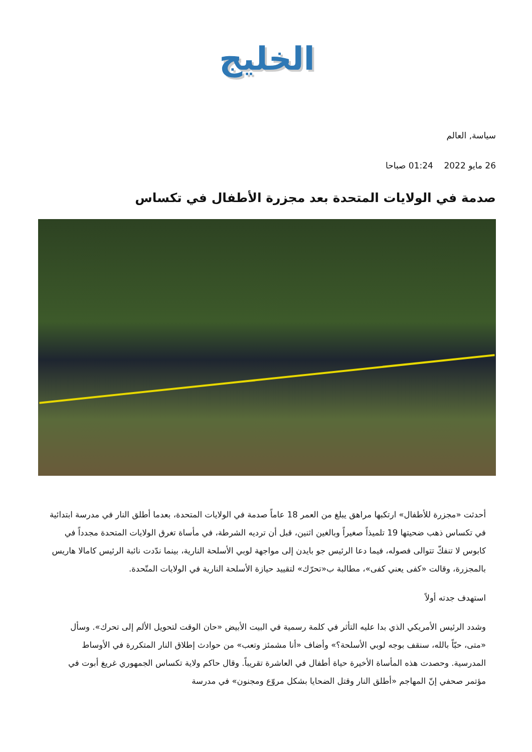الخليج
سياسة, العالم
26 مايو 2022 01:24 صباحا
صدمة في الولايات المتحدة بعد مجزرة الأطفال في تكساس
أحدثت «مجزرة للأطفال» ارتكبها مراهق يبلغ من العمر 18 عاماً صدمة في الولايات المتحدة، بعدما أطلق النار في مدرسة ابتدائية في تكساس ذهب ضحيتها 19 تلميذاً صغيراً وبالغين اثنين، قبل أن ترديه الشرطة، في مأساة تغرق الولايات المتحدة مجدداً في كابوس لا تنفكّ تتوالى فصوله، فيما دعا الرئيس جو بايدن إلى مواجهة لوبي الأسلحة النارية، بينما ندّدت نائبة الرئيس كامالا هاريس بالمجزرة، وقالت «كفى يعني كفى»، مطالبة ب«تحرّك» لتقييد حيازة الأسلحة النارية في الولايات المتّحدة.
استهدف جدته أولاً
وشدد الرئيس الأمريكي الذي بدا عليه التأثر في كلمة رسمية في البيت الأبيض «حان الوقت لتحويل الألم إلى تحرك». وسأل «متى، حبّاً بالله، سنقف بوجه لوبي الأسلحة؟» وأضاف «أنا مشمئز وتعب» من حوادث إطلاق النار المتكررة في الأوساط المدرسية. وحصدت هذه المأساة الأخيرة حياة أطفال في العاشرة تقريباً. وقال حاكم ولاية تكساس الجمهوري غريغ أبوت في مؤتمر صحفي إنّ المهاجم «أطلق النار وقتل الضحايا بشكل مروّع ومجنون» في مدرسة